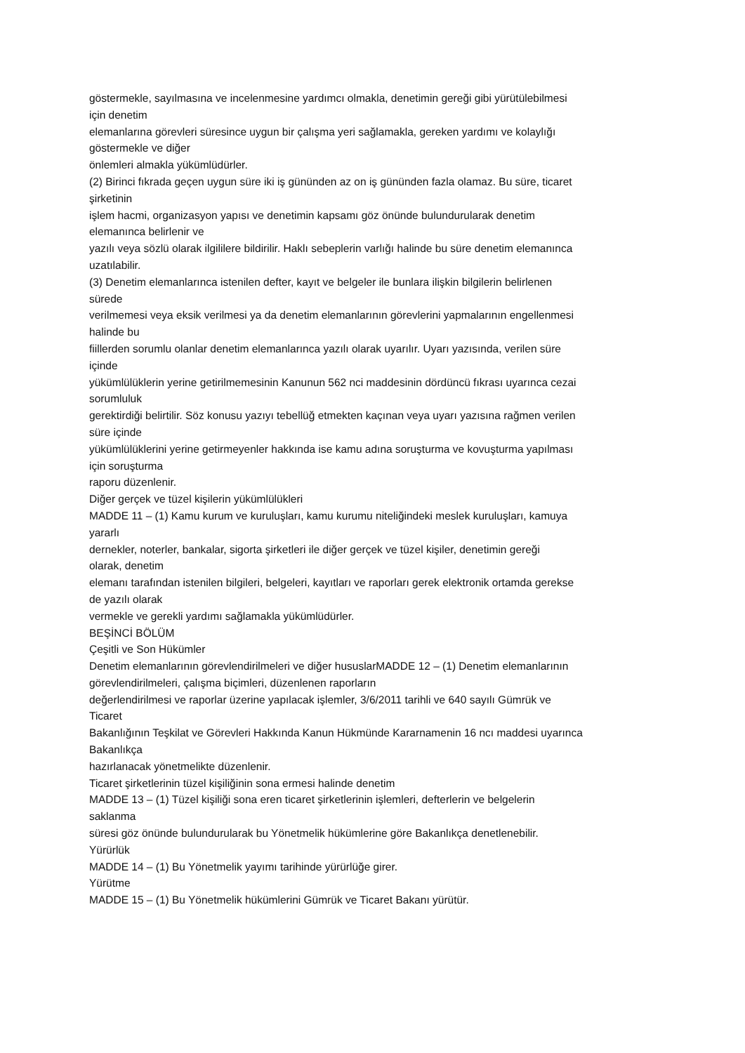göstermekle, sayılmasına ve incelenmesine yardımcı olmakla, denetimin gereği gibi yürütülebilmesi
için denetim
elemanlarına görevleri süresince uygun bir çalışma yeri sağlamakla, gereken yardımı ve kolaylığı
göstermekle ve diğer
önlemleri almakla yükümlüdürler.
(2) Birinci fıkrada geçen uygun süre iki iş gününden az on iş gününden fazla olamaz. Bu süre, ticaret
şirketinin
işlem hacmi, organizasyon yapısı ve denetimin kapsamı göz önünde bulundurularak denetim
elemanınca belirlenir ve
yazılı veya sözlü olarak ilgililere bildirilir. Haklı sebeplerin varlığı halinde bu süre denetim elemanınca
uzatılabilir.
(3) Denetim elemanlarınca istenilen defter, kayıt ve belgeler ile bunlara ilişkin bilgilerin belirlenen
sürede
verilmemesi veya eksik verilmesi ya da denetim elemanlarının görevlerini yapmalarının engellenmesi
halinde bu
fiillerden sorumlu olanlar denetim elemanlarınca yazılı olarak uyarılır. Uyarı yazısında, verilen süre
içinde
yükümlülüklerin yerine getirilmemesinin Kanunun 562 nci maddesinin dördüncü fıkrası uyarınca cezai
sorumluluk
gerektirdiği belirtilir. Söz konusu yazıyı tebellüğ etmekten kaçınan veya uyarı yazısına rağmen verilen
süre içinde
yükümlülüklerini yerine getirmeyenler hakkında ise kamu adına soruşturma ve kovuşturma yapılması
için soruşturma
raporu düzenlenir.
Diğer gerçek ve tüzel kişilerin yükümlülükleri
MADDE 11 – (1) Kamu kurum ve kuruluşları, kamu kurumu niteliğindeki meslek kuruluşları, kamuya
yararlı
dernekler, noterler, bankalar, sigorta şirketleri ile diğer gerçek ve tüzel kişiler, denetimin gereği
olarak, denetim
elemanı tarafından istenilen bilgileri, belgeleri, kayıtları ve raporları gerek elektronik ortamda gerekse
de yazılı olarak
vermekle ve gerekli yardımı sağlamakla yükümlüdürler.
BEŞİNCİ BÖLÜM
Çeşitli ve Son Hükümler
Denetim elemanlarının görevlendirilmeleri ve diğer hususlarMADDE 12 – (1) Denetim elemanlarının
görevlendirilmeleri, çalışma biçimleri, düzenlenen raporların
değerlendirilmesi ve raporlar üzerine yapılacak işlemler, 3/6/2011 tarihli ve 640 sayılı Gümrük ve
Ticaret
Bakanlığının Teşkilat ve Görevleri Hakkında Kanun Hükmünde Kararnamenin 16 ncı maddesi uyarınca
Bakanlıkça
hazırlanacak yönetmelikte düzenlenir.
Ticaret şirketlerinin tüzel kişiliğinin sona ermesi halinde denetim
MADDE 13 – (1) Tüzel kişiliği sona eren ticaret şirketlerinin işlemleri, defterlerin ve belgelerin
saklanma
süresi göz önünde bulundurularak bu Yönetmelik hükümlerine göre Bakanlıkça denetlenebilir.
Yürürlük
MADDE 14 – (1) Bu Yönetmelik yayımı tarihinde yürürlüğe girer.
Yürütme
MADDE 15 – (1) Bu Yönetmelik hükümlerini Gümrük ve Ticaret Bakanı yürütür.